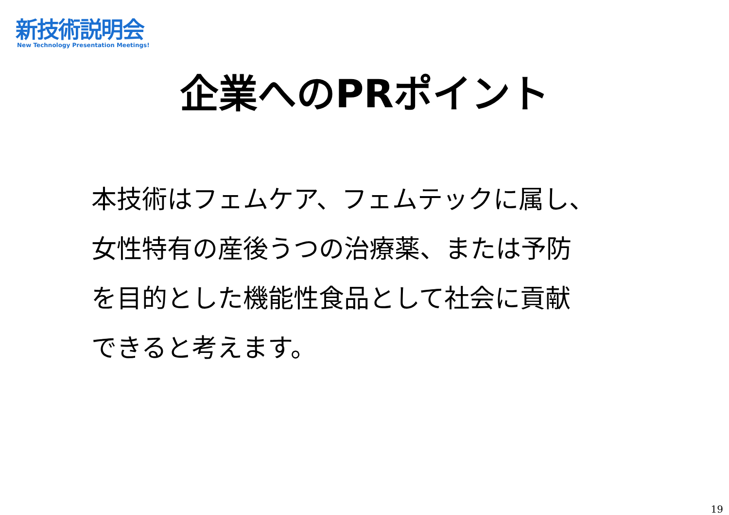新技術説明会
New Technology Presentation Meetings!
企業へのPRポイント
本技術はフェムケア、フェムテックに属し、
女性特有の産後うつの治療薬、または予防
を目的とした機能性食品として社会に貢献
できると考えます。
19